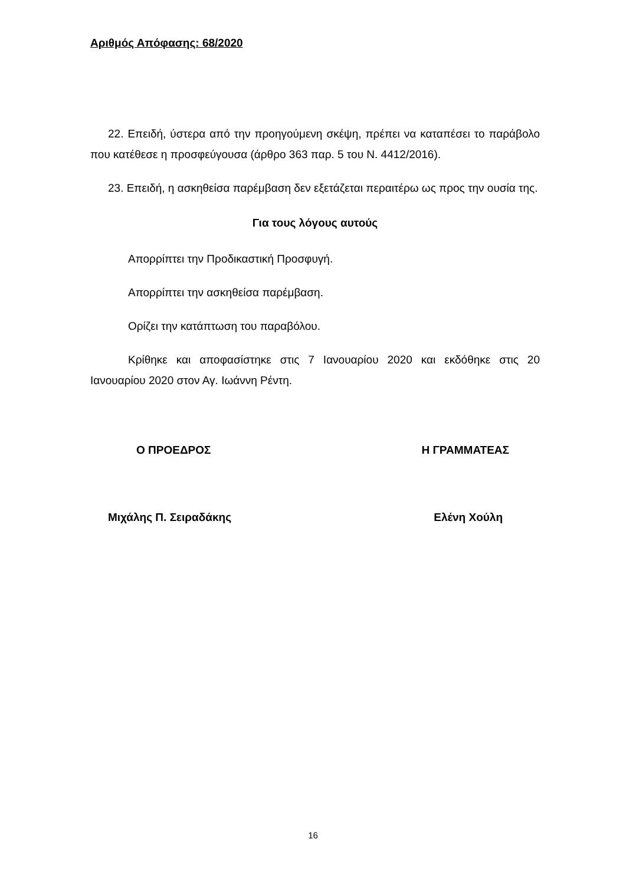Αριθμός Απόφασης: 68/2020
22. Επειδή, ύστερα από την προηγούμενη σκέψη, πρέπει να καταπέσει το παράβολο που κατέθεσε η προσφεύγουσα (άρθρο 363 παρ. 5 του Ν. 4412/2016).
23. Επειδή, η ασκηθείσα παρέμβαση δεν εξετάζεται περαιτέρω ως προς την ουσία της.
Για τους λόγους αυτούς
Απορρίπτει την Προδικαστική Προσφυγή.
Απορρίπτει την ασκηθείσα παρέμβαση.
Ορίζει την κατάπτωση του παραβόλου.
Κρίθηκε και αποφασίστηκε στις 7 Ιανουαρίου 2020 και εκδόθηκε στις 20 Ιανουαρίου 2020 στον Αγ. Ιωάννη Ρέντη.
Ο ΠΡΟΕΔΡΟΣ Η ΓΡΑΜΜΑΤΕΑΣ
Μιχάλης Π. Σειραδάκης Ελένη Χούλη
16